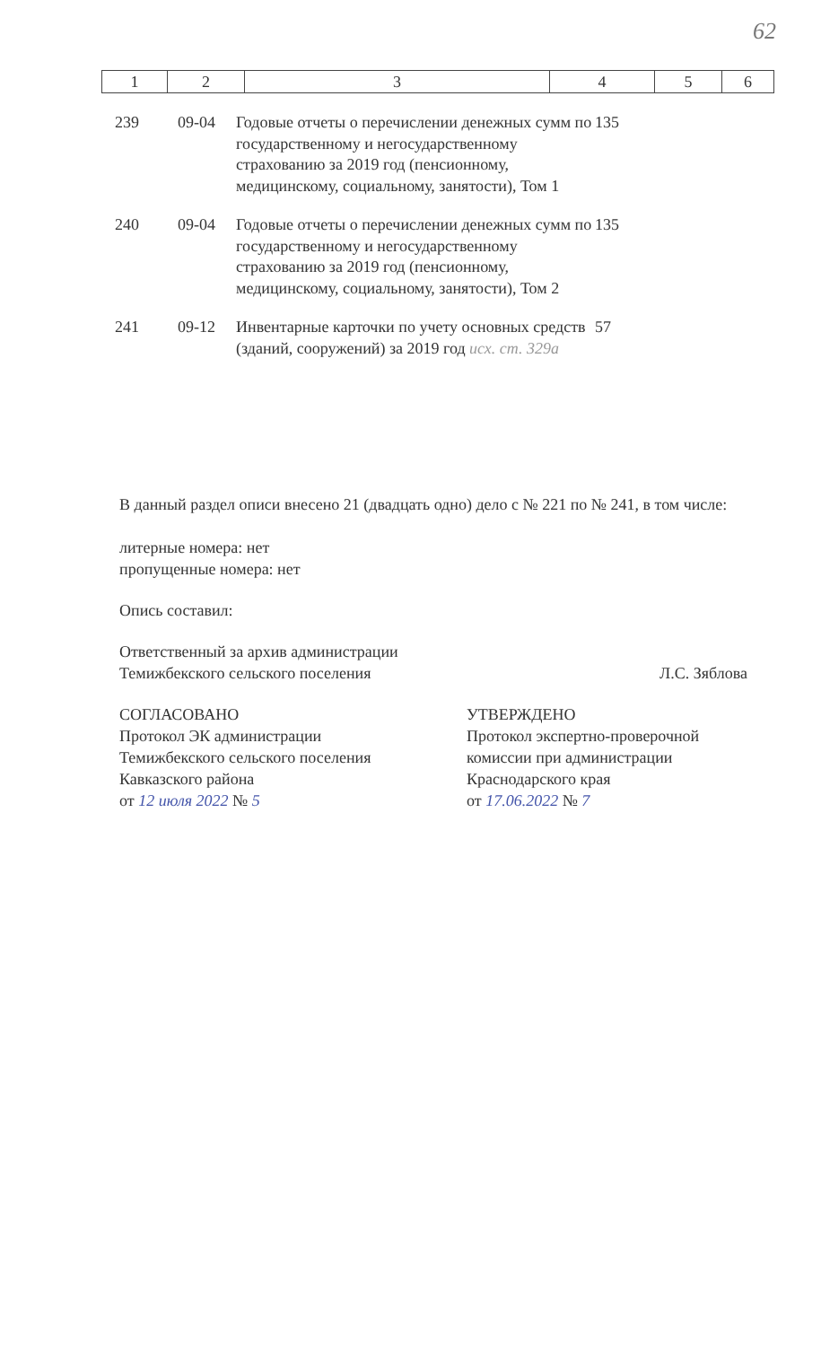62
| 1 | 2 | 3 | 4 | 5 | 6 |
| 239 | 09-04 | Годовые отчеты о перечислении денежных сумм по государственному и негосударственному страхованию за 2019 год (пенсионному, медицинскому, социальному, занятости), Том 1 | 135 |
| 240 | 09-04 | Годовые отчеты о перечислении денежных сумм по государственному и негосударственному страхованию за 2019 год (пенсионному, медицинскому, социальному, занятости), Том 2 | 135 |
| 241 | 09-12 | Инвентарные карточки по учету основных средств (зданий, сооружений) за 2019 год исх. ст. 329а | 57 |
В данный раздел описи внесено 21 (двадцать одно) дело с № 221 по № 241, в том числе:
литерные номера: нет
пропущенные номера: нет
Опись составил:
Ответственный за архив администрации
Темижбекского сельского поселения Л.С. Зяблова
СОГЛАСОВАНО
Протокол ЭК администрации
Темижбекского сельского поселения
Кавказского района
от 12 июля 2022 № 5
УТВЕРЖДЕНО
Протокол экспертно-проверочной
комиссии при администрации
Краснодарского края
от 17.06.2022 № 7